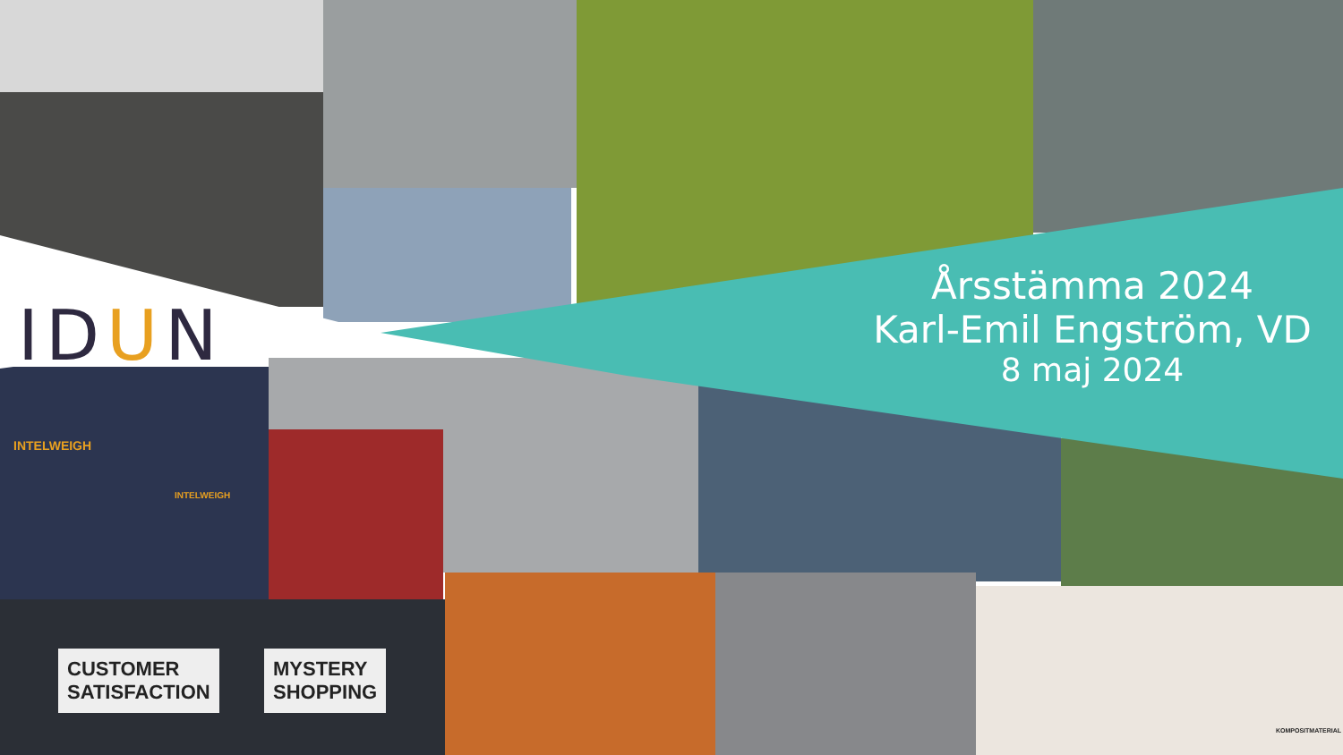IDUN
Årsstämma 2024
Karl-Emil Engström, VD
8 maj 2024
CUSTOMER
SATISFACTION
MYSTERY
SHOPPING
INTELWEIGH
INTELWEIGH
KOMPOSITMATERIAL